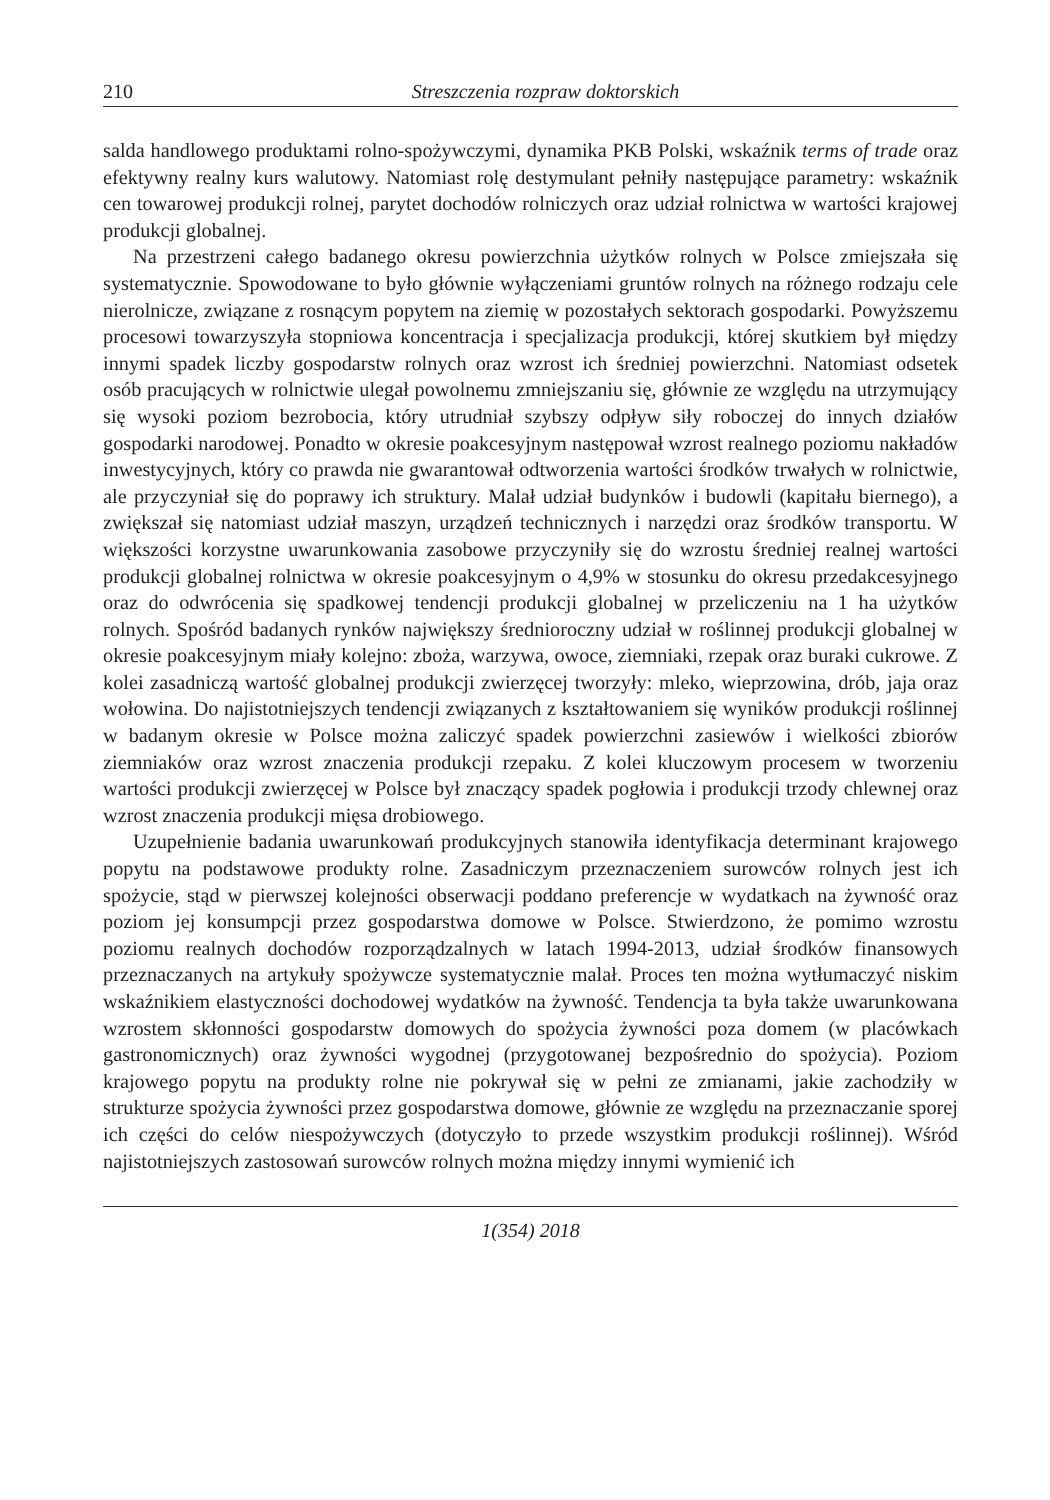210 Streszczenia rozpraw doktorskich
salda handlowego produktami rolno-spożywczymi, dynamika PKB Polski, wskaźnik terms of trade oraz efektywny realny kurs walutowy. Natomiast rolę destymulant pełniły następujące parametry: wskaźnik cen towarowej produkcji rolnej, parytet dochodów rolniczych oraz udział rolnictwa w wartości krajowej produkcji globalnej.
Na przestrzeni całego badanego okresu powierzchnia użytków rolnych w Polsce zmiejszała się systematycznie. Spowodowane to było głównie wyłączeniami gruntów rolnych na różnego rodzaju cele nierolnicze, związane z rosnącym popytem na ziemię w pozostałych sektorach gospodarki. Powyższemu procesowi towarzyszyła stopniowa koncentracja i specjalizacja produkcji, której skutkiem był między innymi spadek liczby gospodarstw rolnych oraz wzrost ich średniej powierzchni. Natomiast odsetek osób pracujących w rolnictwie ulegał powolnemu zmniejszaniu się, głównie ze względu na utrzymujący się wysoki poziom bezrobocia, który utrudniał szybszy odpływ siły roboczej do innych działów gospodarki narodowej. Ponadto w okresie poakcesyjnym następował wzrost realnego poziomu nakładów inwestycyjnych, który co prawda nie gwarantował odtworzenia wartości środków trwałych w rolnictwie, ale przyczyniał się do poprawy ich struktury. Malał udział budynków i budowli (kapitału biernego), a zwiększał się natomiast udział maszyn, urządzeń technicznych i narzędzi oraz środków transportu. W większości korzystne uwarunkowania zasobowe przyczyniły się do wzrostu średniej realnej wartości produkcji globalnej rolnictwa w okresie poakcesyjnym o 4,9% w stosunku do okresu przedakcesyjnego oraz do odwrócenia się spadkowej tendencji produkcji globalnej w przeliczeniu na 1 ha użytków rolnych. Spośród badanych rynków największy średnioroczny udział w roślinnej produkcji globalnej w okresie poakcesyjnym miały kolejno: zboża, warzywa, owoce, ziemniaki, rzepak oraz buraki cukrowe. Z kolei zasadniczą wartość globalnej produkcji zwierzęcej tworzyły: mleko, wieprzowina, drób, jaja oraz wołowina. Do najistotniejszych tendencji związanych z kształtowaniem się wyników produkcji roślinnej w badanym okresie w Polsce można zaliczyć spadek powierzchni zasiewów i wielkości zbiorów ziemniaków oraz wzrost znaczenia produkcji rzepaku. Z kolei kluczowym procesem w tworzeniu wartości produkcji zwierzęcej w Polsce był znaczący spadek pogłowia i produkcji trzody chlewnej oraz wzrost znaczenia produkcji mięsa drobiowego.
Uzupełnienie badania uwarunkowań produkcyjnych stanowiła identyfikacja determinant krajowego popytu na podstawowe produkty rolne. Zasadniczym przeznaczeniem surowców rolnych jest ich spożycie, stąd w pierwszej kolejności obserwacji poddano preferencje w wydatkach na żywność oraz poziom jej konsumpcji przez gospodarstwa domowe w Polsce. Stwierdzono, że pomimo wzrostu poziomu realnych dochodów rozporządzalnych w latach 1994-2013, udział środków finansowych przeznaczanych na artykuły spożywcze systematycznie malał. Proces ten można wytłumaczyć niskim wskaźnikiem elastyczności dochodowej wydatków na żywność. Tendencja ta była także uwarunkowana wzrostem skłonności gospodarstw domowych do spożycia żywności poza domem (w placówkach gastronomicznych) oraz żywności wygodnej (przygotowanej bezpośrednio do spożycia). Poziom krajowego popytu na produkty rolne nie pokrywał się w pełni ze zmianami, jakie zachodziły w strukturze spożycia żywności przez gospodarstwa domowe, głównie ze względu na przeznaczanie sporej ich części do celów niespożywczych (dotyczyło to przede wszystkim produkcji roślinnej). Wśród najistotniejszych zastosowań surowców rolnych można między innymi wymienić ich
1(354) 2018